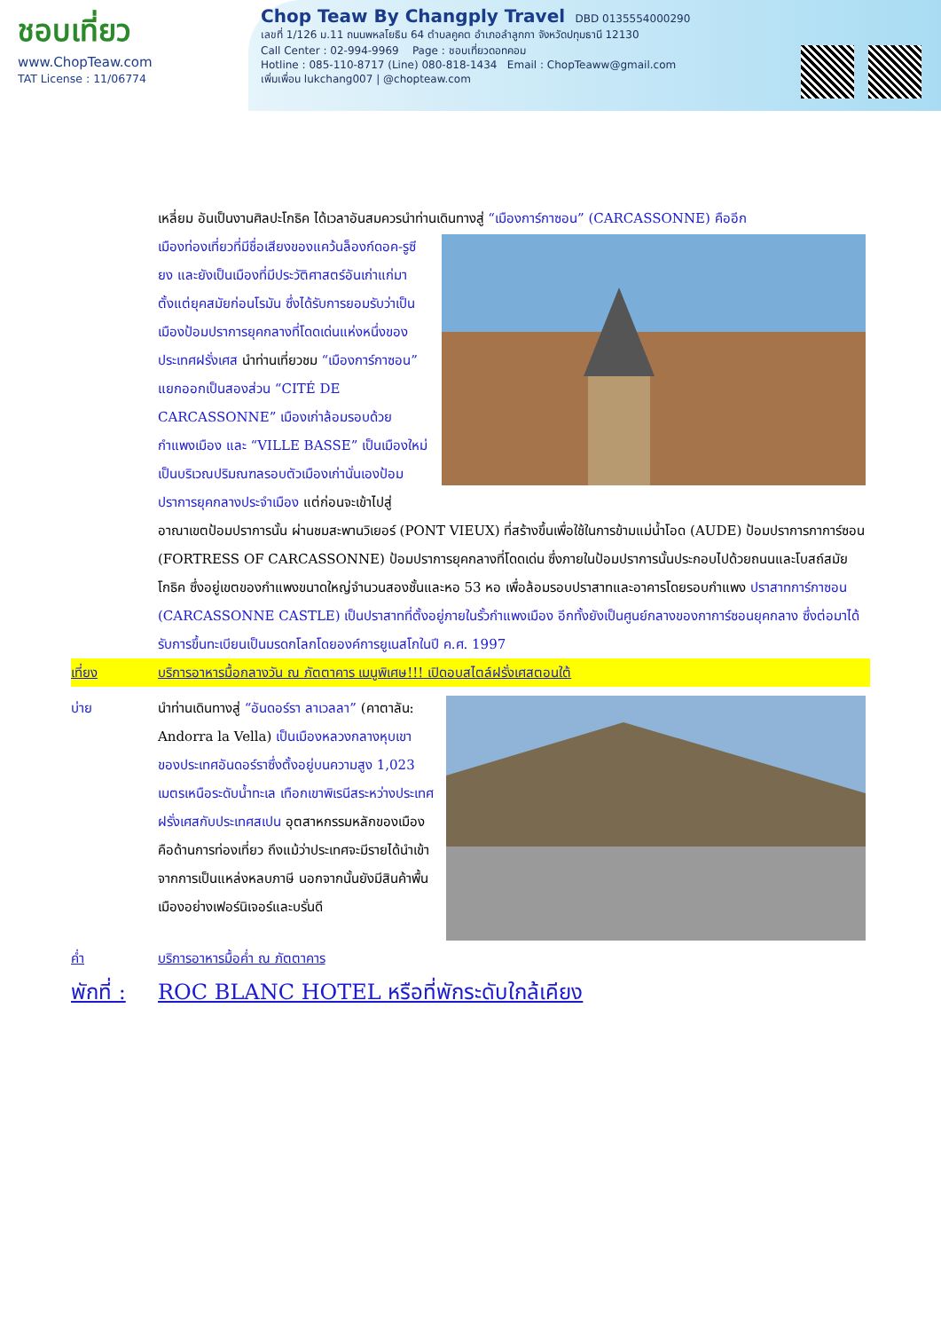ชอบเที่ยว
www.ChopTeaw.com
TAT License : 11/06774
Chop Teaw By Changply Travel DBD 0135554000290
เลขที่ 1/126 ม.11 ถนนพหลโยธิน 64 ตำบลคูคต อำเภอลำลูกกา จังหวัดปทุมธานี 12130
Call Center : 02-994-9969 Page : ชอบเที่ยวดอทคอม
Hotline : 085-110-8717 (Line) 080-818-1434 Email : ChopTeaww@gmail.com
เพิ่มเพื่อน lukchang007 | @chopteaw.com
เหลี่ยม อันเป็นงานศิลปะโกธิค ได้เวลาอันสมควรนำท่านเดินทางสู่ “เมืองการ์กาซอน” (CARCASSONNE) คืออีก
เมืองท่องเที่ยวที่มีชื่อเสียงของแคว้นล็องก์ดอค-รูซียง และยังเป็นเมืองที่มีประวัติศาสตร์อันเก่าแก่มาตั้งแต่ยุคสมัยก่อนโรมัน ซึ่งได้รับการยอมรับว่าเป็นเมืองป้อมปราการยุคกลางที่โดดเด่นแห่งหนึ่งของประเทศฝรั่งเศส นำท่านเที่ยวชม “เมืองการ์กาซอน” แยกออกเป็นสองส่วน “CITÉ DE CARCASSONNE” เมืองเก่าล้อมรอบด้วยกำแพงเมือง และ “VILLE BASSE” เป็นเมืองใหม่เป็นบริเวณปริมณฑลรอบตัวเมืองเก่านั่นเองป้อมปราการยุคกลางประจำเมือง แต่ก่อนจะเข้าไปสู่อาณาเขตป้อมปราการนั้น ผ่านชมสะพานวิเยอร์ (PONT VIEUX) ที่สร้างขึ้นเพื่อใช้ในการข้ามแม่น้ำโอด (AUDE) ป้อมปราการกาการ์ซอน (FORTRESS OF CARCASSONNE) ป้อมปราการยุคกลางที่โดดเด่น ซึ่งภายในป้อมปราการนั้นประกอบไปด้วยถนนและโบสถ์สมัยโกธิค ซึ่งอยู่เขตของกำแพงขนาดใหญ่จำนวนสองชั้นและหอ 53 หอ เพื่อล้อมรอบปราสาทและอาคารโดยรอบกำแพง ปราสาทการ์กาซอน (CARCASSONNE CASTLE) เป็นปราสาทที่ตั้งอยู่ภายในรั้วกำแพงเมือง อีกทั้งยังเป็นศูนย์กลางของกาการ์ซอนยุคกลาง ซึ่งต่อมาได้รับการขึ้นทะเบียนเป็นมรดกโลกโดยองค์การยูเนสโกในปี ค.ศ. 1997
เที่ยง บริการอาหารมื้อกลางวัน ณ ภัตตาคาร เมนูพิเศษ!!! เปิดอบสไตล์ฝรั่งเศสตอนใต้
บ่าย นำท่านเดินทางสู่ “อันดอร์รา ลาเวลลา” (คาตาลัน: Andorra la Vella) เป็นเมืองหลวงกลางหุบเขาของประเทศอันดอร์ราซึ่งตั้งอยู่บนความสูง 1,023 เมตรเหนือระดับน้ำทะเล เทือกเขาพิเรนีสระหว่างประเทศฝรั่งเศสกับประเทศสเปน อุตสาหกรรมหลักของเมืองคือด้านการท่องเที่ยว ถึงแม้ว่าประเทศจะมีรายได้นำเข้าจากการเป็นแหล่งหลบภาษี นอกจากนั้นยังมีสินค้าพื้นเมืองอย่างเฟอร์นิเจอร์และบรั่นดี
ค่ำ บริการอาหารมื้อค่ำ ณ ภัตตาคาร
พักที่ : ROC BLANC HOTEL หรือที่พักระดับใกล้เคียง